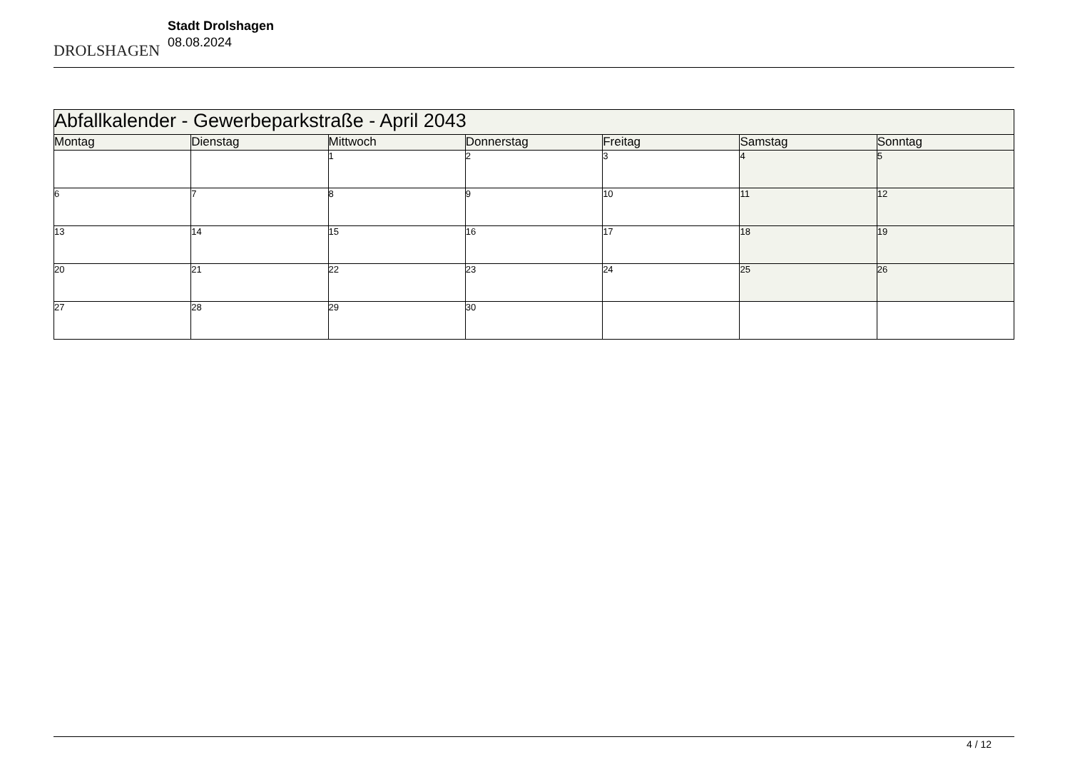DROLSHAGEN
Stadt Drolshagen
08.08.2024
| Abfallkalender - Gewerbeparkstraße - April 2043 | | | | | | |
| Montag | Dienstag | Mittwoch | Donnerstag | Freitag | Samstag | Sonntag |
| | | 1 | 2 | 3 | 4 | 5 |
| 6 | 7 | 8 | 9 | 10 | 11 | 12 |
| 13 | 14 | 15 | 16 | 17 | 18 | 19 |
| 20 | 21 | 22 | 23 | 24 | 25 | 26 |
| 27 | 28 | 29 | 30 | | | |
4 / 12